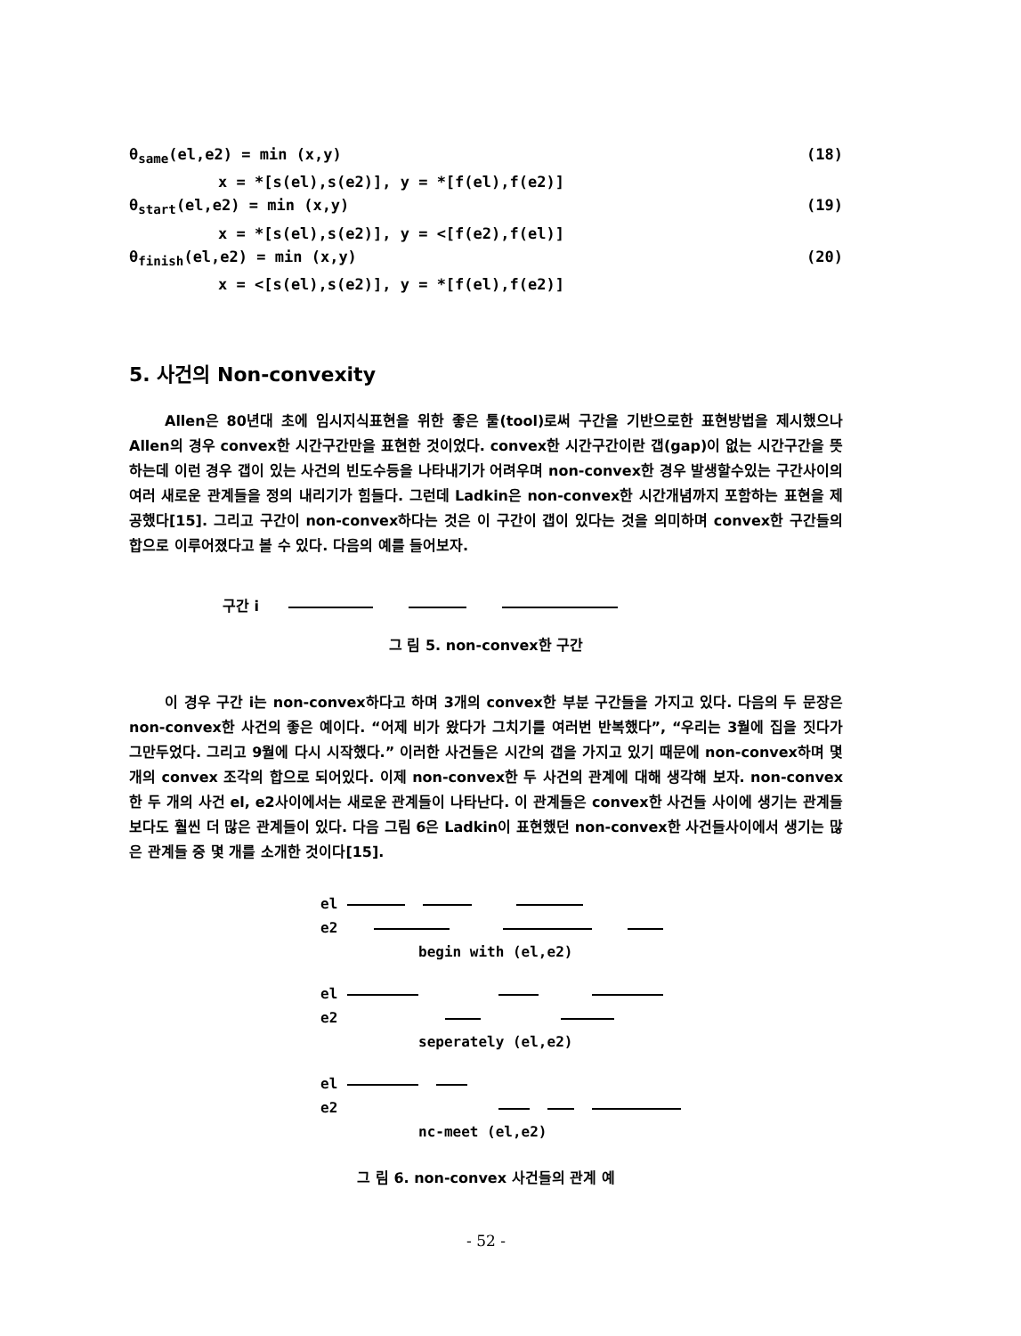θ<sub>same</sub>(el,e2) = min (x,y) (18)
x = *[s(el),s(e2)], y = *[f(el),f(e2)]
θ<sub>start</sub>(el,e2) = min (x,y) (19)
x = *[s(el),s(e2)], y = <[f(e2),f(el)]
θ<sub>finish</sub>(el,e2) = min (x,y) (20)
x = <[s(el),s(e2)], y = *[f(el),f(e2)]
5. 사건의 Non-convexity
Allen은 80년대 초에 임시지식표현을 위한 좋은 툴(tool)로써 구간을 기반으로한 표현방법을 제시했으나 Allen의 경우 convex한 시간구간만을 표현한 것이었다. convex한 시간구간이란 갭(gap)이 없는 시간구간을 뜻하는데 이런 경우 갭이 있는 사건의 빈도수등을 나타내기가 어려우며 non-convex한 경우 발생할수있는 구간사이의 여러 새로운 관계들을 정의 내리기가 힘들다. 그런데 Ladkin은 non-convex한 시간개념까지 포함하는 표현을 제공했다[15]. 그리고 구간이 non-convex하다는 것은 이 구간이 갭이 있다는 것을 의미하며 convex한 구간들의 합으로 이루어졌다고 볼 수 있다. 다음의 예를 들어보자.
구간 i
그 림 5. non-convex한 구간
이 경우 구간 i는 non-convex하다고 하며 3개의 convex한 부분 구간들을 가지고 있다. 다음의 두 문장은 non-convex한 사건의 좋은 예이다. “어제 비가 왔다가 그치기를 여러번 반복했다”, “우리는 3월에 집을 짓다가 그만두었다. 그리고 9월에 다시 시작했다.” 이러한 사건들은 시간의 갭을 가지고 있기 때문에 non-convex하며 몇 개의 convex 조각의 합으로 되어있다. 이제 non-convex한 두 사건의 관계에 대해 생각해 보자. non-convex한 두 개의 사건 el, e2사이에서는 새로운 관계들이 나타난다. 이 관계들은 convex한 사건들 사이에 생기는 관계들 보다도 훨씬 더 많은 관계들이 있다. 다음 그림 6은 Ladkin이 표현했던 non-convex한 사건들사이에서 생기는 많은 관계들 중 몇 개를 소개한 것이다[15].
el
e2
begin with (el,e2)
el
e2
seperately (el,e2)
el
e2
nc-meet (el,e2)
그 림 6. non-convex 사건들의 관계 예
- 52 -